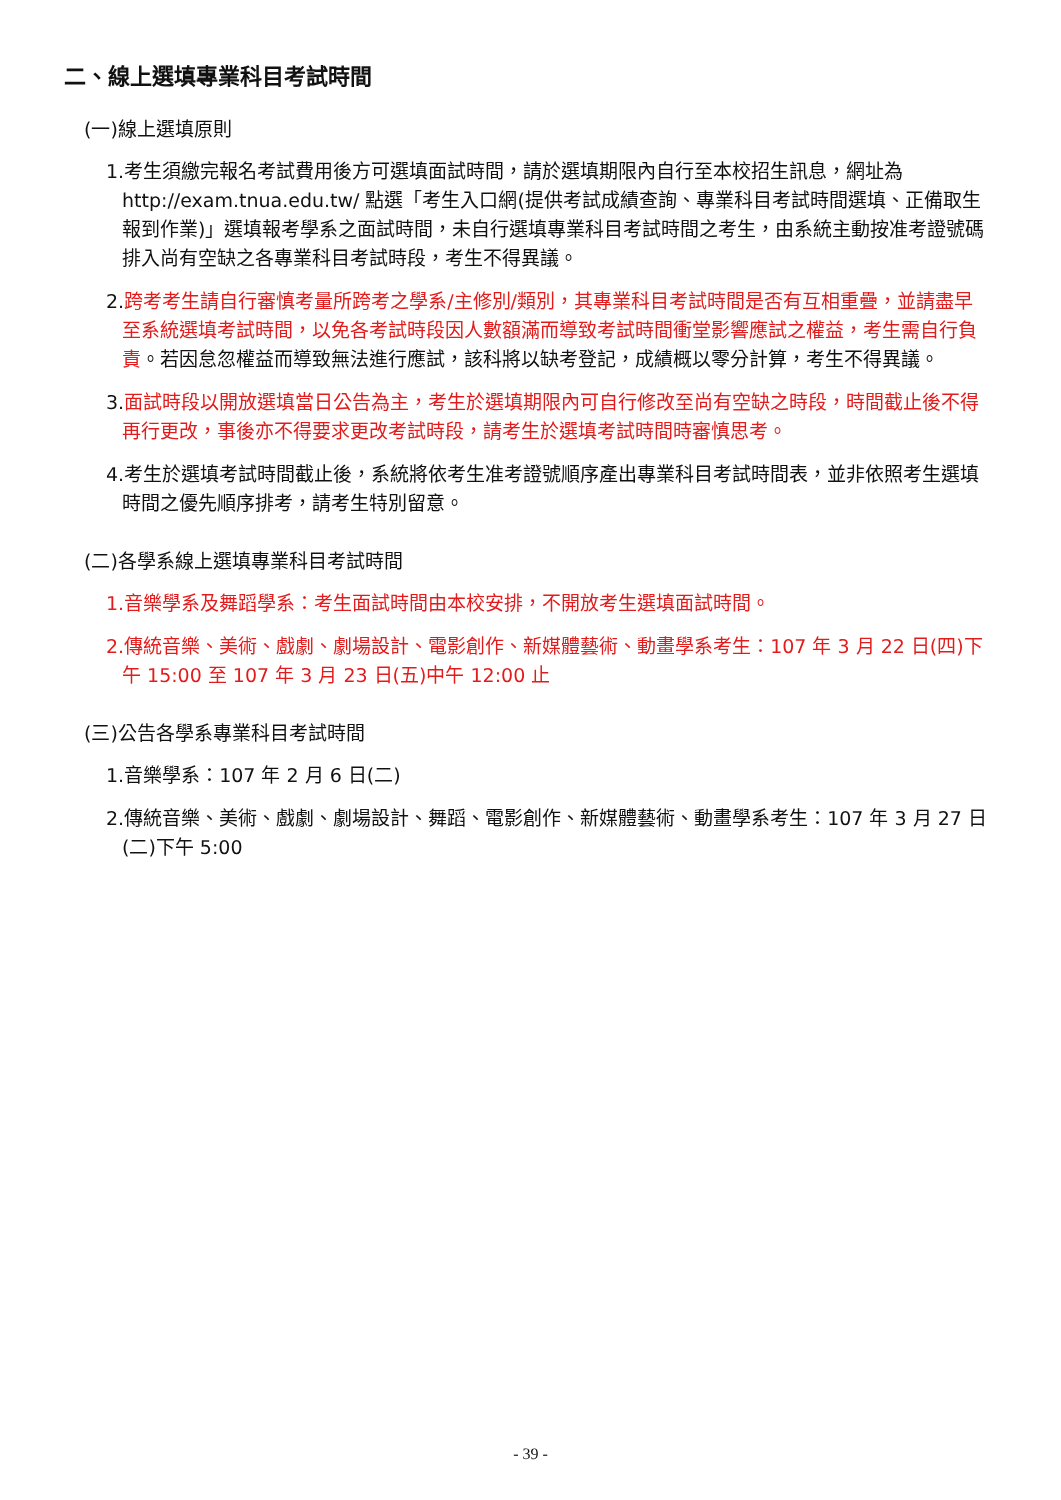二、線上選填專業科目考試時間
(一)線上選填原則
1.考生須繳完報名考試費用後方可選填面試時間，請於選填期限內自行至本校招生訊息，網址為 http://exam.tnua.edu.tw/ 點選「考生入口網(提供考試成績查詢、專業科目考試時間選填、正備取生報到作業)」選填報考學系之面試時間，未自行選填專業科目考試時間之考生，由系統主動按准考證號碼排入尚有空缺之各專業科目考試時段，考生不得異議。
2.跨考考生請自行審慎考量所跨考之學系/主修別/類別，其專業科目考試時間是否有互相重疊，並請盡早至系統選填考試時間，以免各考試時段因人數額滿而導致考試時間衝堂影響應試之權益，考生需自行負責。若因怠忽權益而導致無法進行應試，該科將以缺考登記，成績概以零分計算，考生不得異議。
3.面試時段以開放選填當日公告為主，考生於選填期限內可自行修改至尚有空缺之時段，時間截止後不得再行更改，事後亦不得要求更改考試時段，請考生於選填考試時間時審慎思考。
4.考生於選填考試時間截止後，系統將依考生准考證號順序產出專業科目考試時間表，並非依照考生選填時間之優先順序排考，請考生特別留意。
(二)各學系線上選填專業科目考試時間
1.音樂學系及舞蹈學系：考生面試時間由本校安排，不開放考生選填面試時間。
2.傳統音樂、美術、戲劇、劇場設計、電影創作、新媒體藝術、動畫學系考生：107 年 3 月 22 日(四)下午 15:00 至 107 年 3 月 23 日(五)中午 12:00 止
(三)公告各學系專業科目考試時間
1.音樂學系：107 年 2 月 6 日(二)
2.傳統音樂、美術、戲劇、劇場設計、舞蹈、電影創作、新媒體藝術、動畫學系考生：107 年 3 月 27 日(二)下午 5:00
- 39 -